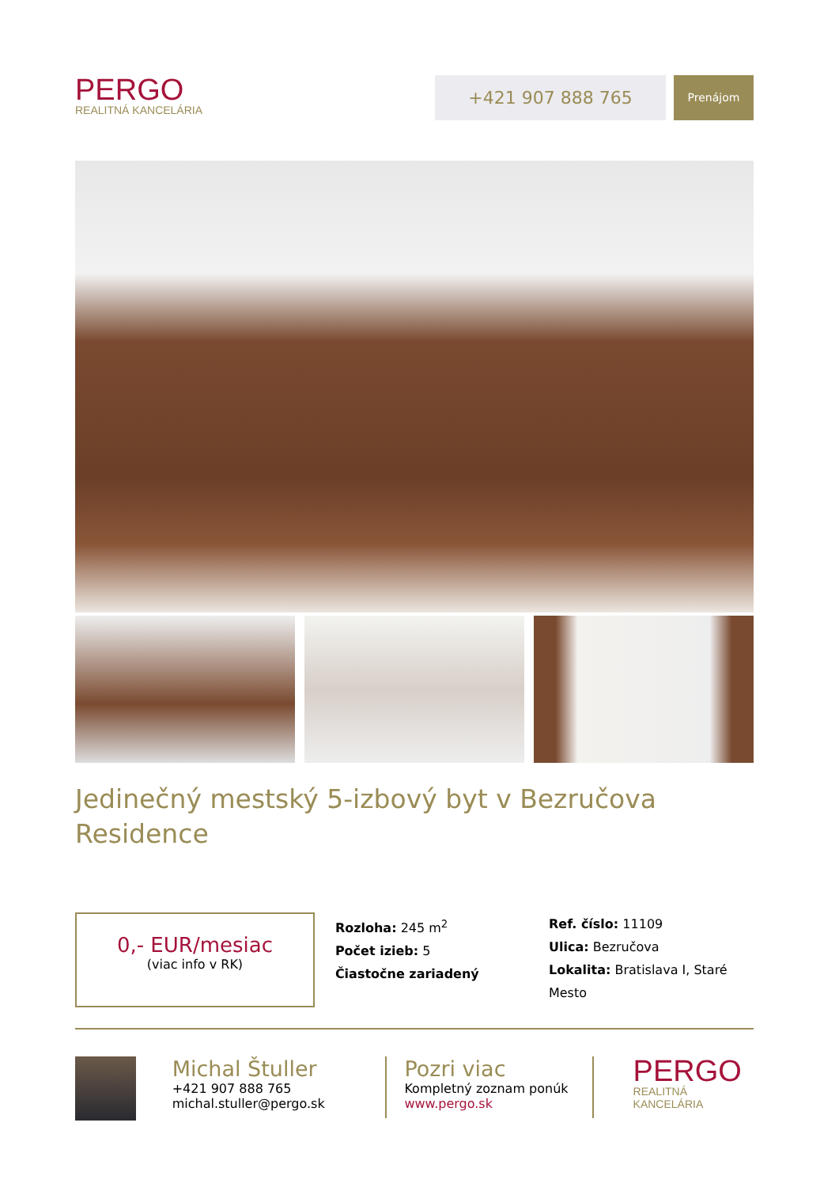PERGO
REALITNÁ KANCELÁRIA
+421 907 888 765
Prenájom
Jedinečný mestský 5-izbový byt v Bezručova Residence
0,- EUR/mesiac
(viac info v RK)
Rozloha: 245 m<sup>2</sup>
Počet izieb: 5
Čiastočne zariadený
Ref. číslo: 11109
Ulica: Bezručova
Lokalita: Bratislava I, Staré Mesto
Michal Štuller
+421 907 888 765
michal.stuller@pergo.sk
Pozri viac
Kompletný zoznam ponúk
www.pergo.sk
PERGO
REALITNÁ KANCELÁRIA